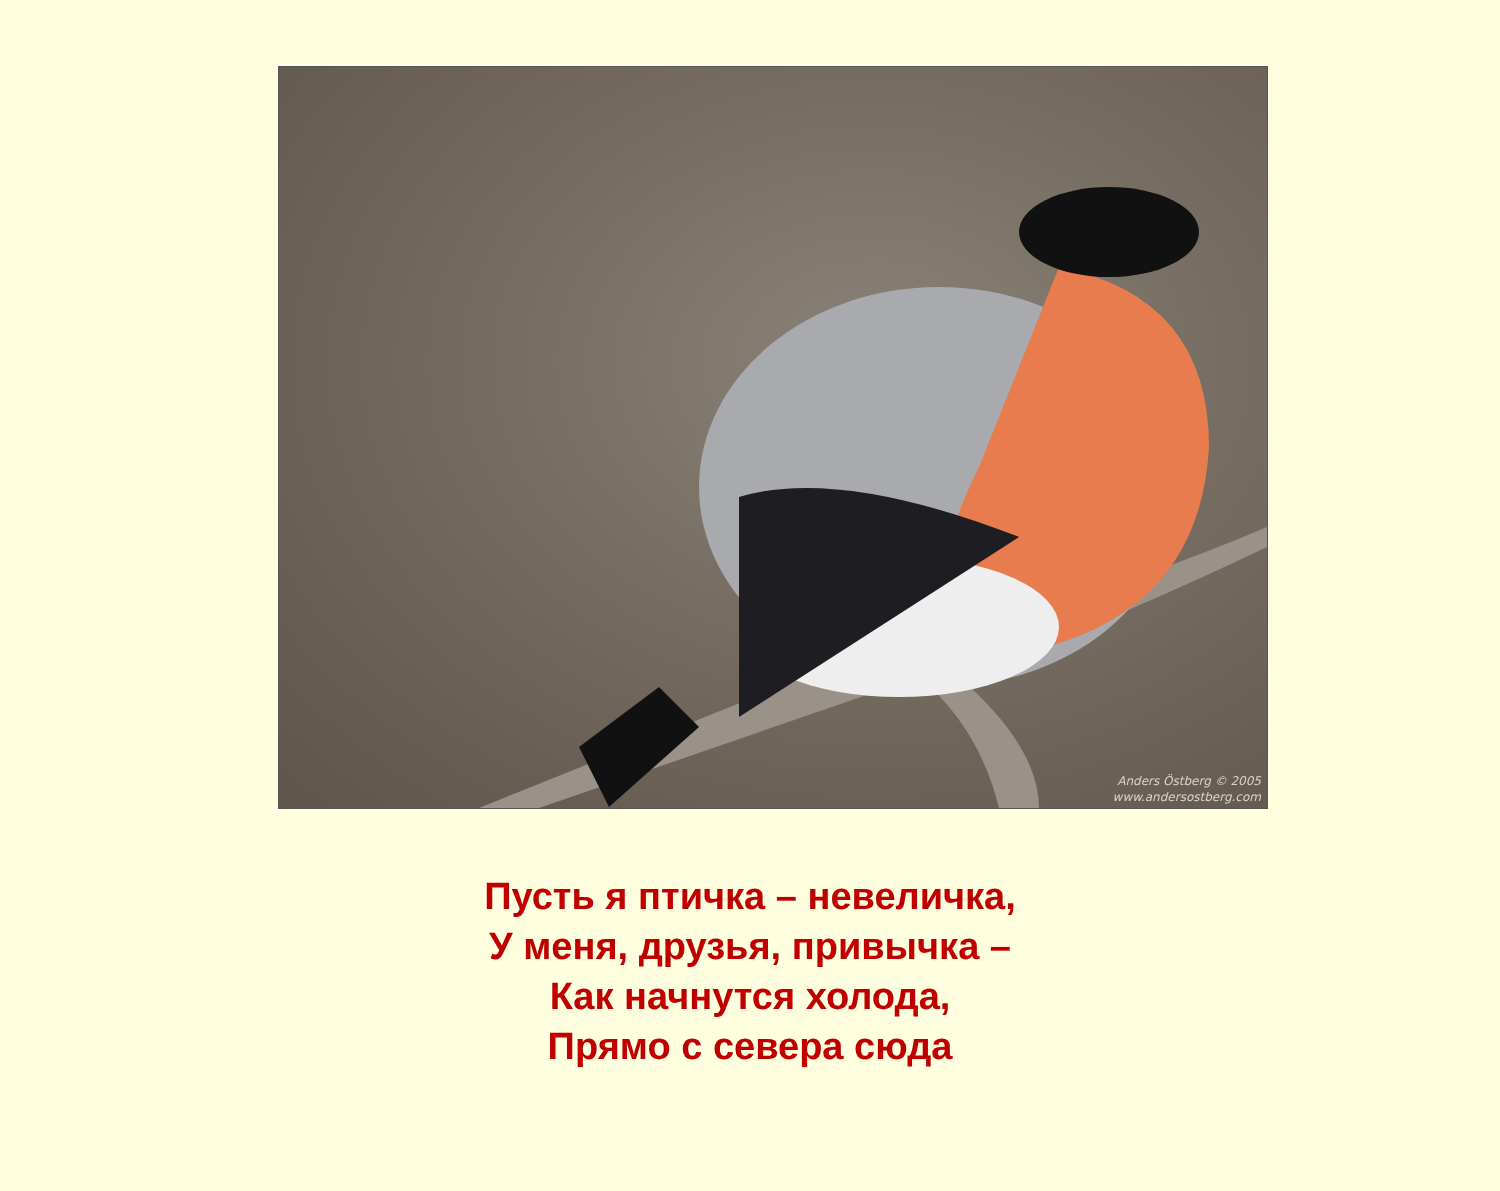Anders Östberg © 2005
www.andersostberg.com
Пусть я птичка – невеличка,
У меня, друзья, привычка –
Как начнутся холода,
Прямо с севера сюда